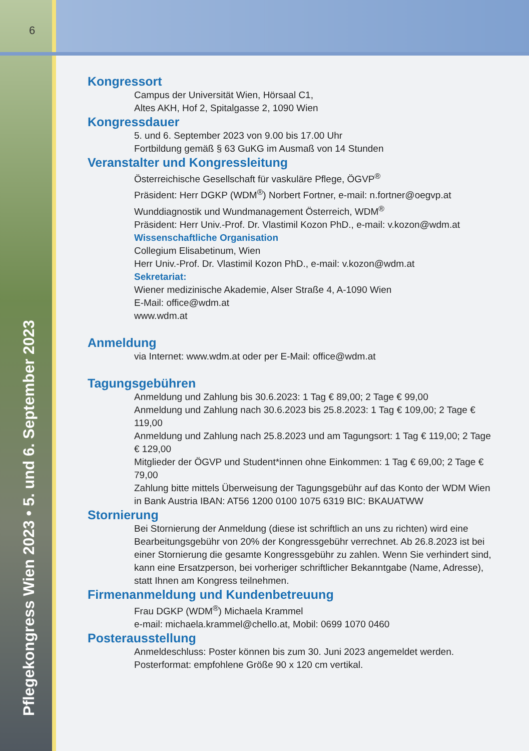6
Pflegekongress Wien 2023 • 5. und 6. September 2023
Kongressort
Campus der Universität Wien, Hörsaal C1,
Altes AKH, Hof 2, Spitalgasse 2, 1090 Wien
Kongressdauer
5. und 6. September 2023 von 9.00 bis 17.00 Uhr
Fortbildung gemäß § 63 GuKG im Ausmaß von 14 Stunden
Veranstalter und Kongressleitung
Österreichische Gesellschaft für vaskuläre Pflege, ÖGVP<sup>®</sup>
Präsident: Herr DGKP (WDM<sup>®</sup>) Norbert Fortner, e-mail: n.fortner@oegvp.at
Wunddiagnostik und Wundmanagement Österreich, WDM<sup>®</sup>
Präsident: Herr Univ.-Prof. Dr. Vlastimil Kozon PhD., e-mail: v.kozon@wdm.at
Wissenschaftliche Organisation
Collegium Elisabetinum, Wien
Herr Univ.-Prof. Dr. Vlastimil Kozon PhD., e-mail: v.kozon@wdm.at
Sekretariat:
Wiener medizinische Akademie, Alser Straße 4, A-1090 Wien
E-Mail: office@wdm.at
www.wdm.at
Anmeldung
via Internet: www.wdm.at oder per E-Mail: office@wdm.at
Tagungsgebühren
Anmeldung und Zahlung bis 30.6.2023: 1 Tag € 89,00; 2 Tage € 99,00
Anmeldung und Zahlung nach 30.6.2023 bis 25.8.2023: 1 Tag € 109,00; 2 Tage € 119,00
Anmeldung und Zahlung nach 25.8.2023 und am Tagungsort: 1 Tag € 119,00; 2 Tage € 129,00
Mitglieder der ÖGVP und Student*innen ohne Einkommen: 1 Tag € 69,00; 2 Tage € 79,00
Zahlung bitte mittels Überweisung der Tagungsgebühr auf das Konto der WDM Wien in Bank Austria IBAN: AT56 1200 0100 1075 6319 BIC: BKAUATWW
Stornierung
Bei Stornierung der Anmeldung (diese ist schriftlich an uns zu richten) wird eine Bearbeitungsgebühr von 20% der Kongressgebühr verrechnet. Ab 26.8.2023 ist bei einer Stornierung die gesamte Kongressgebühr zu zahlen. Wenn Sie verhindert sind, kann eine Ersatzperson, bei vorheriger schriftlicher Bekanntgabe (Name, Adresse), statt Ihnen am Kongress teilnehmen.
Firmenanmeldung und Kundenbetreuung
Frau DGKP (WDM<sup>®</sup>) Michaela Krammel
e-mail: michaela.krammel@chello.at, Mobil: 0699 1070 0460
Posterausstellung
Anmeldeschluss: Poster können bis zum 30. Juni 2023 angemeldet werden.
Posterformat: empfohlene Größe 90 x 120 cm vertikal.